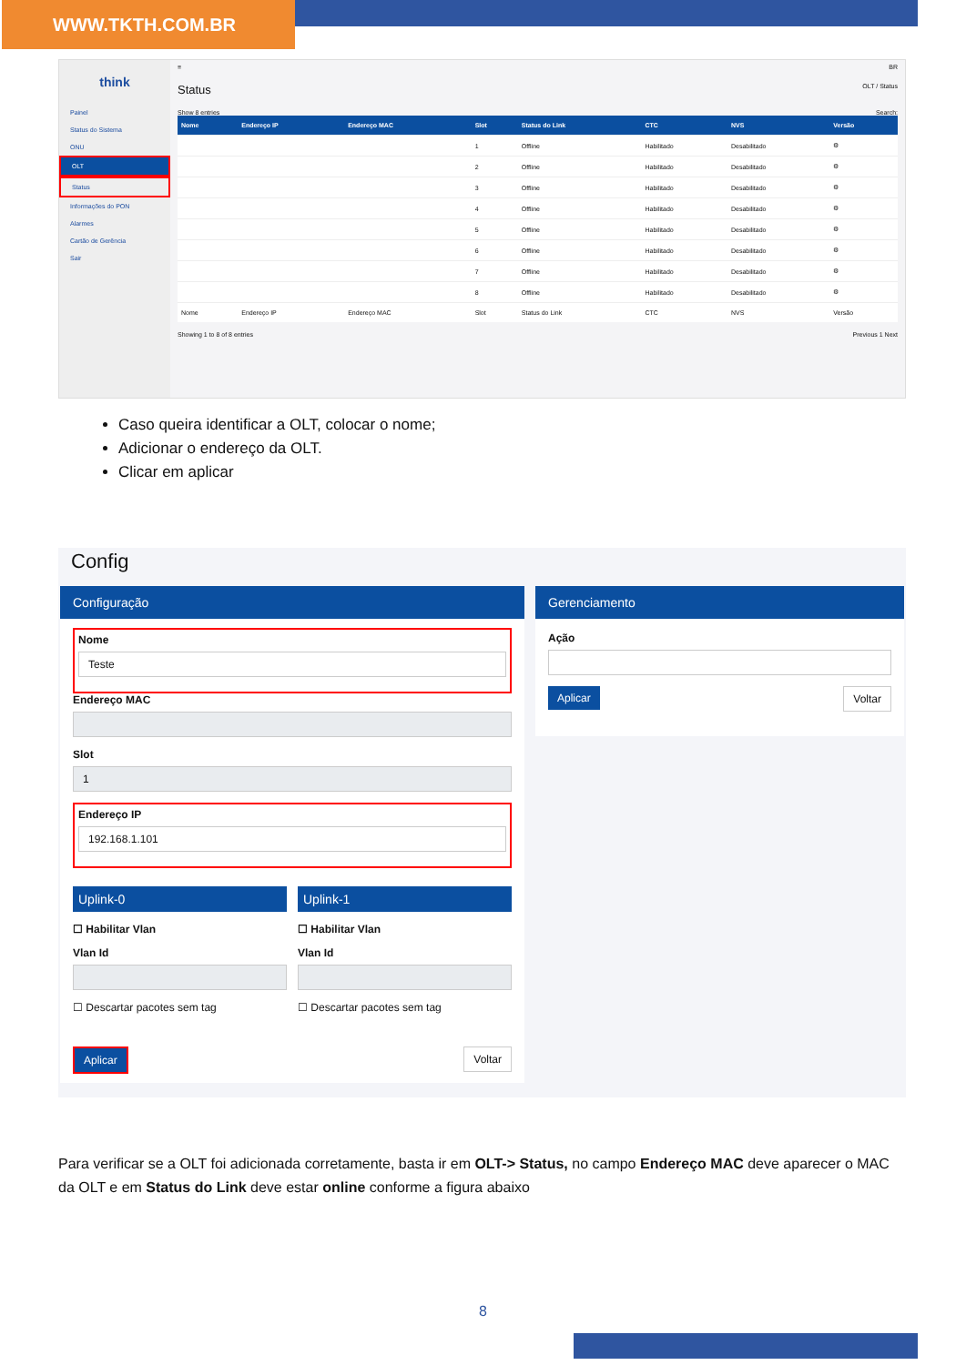WWW.TKTH.COM.BR
think
Painel
Status do Sistema
ONU
OLT
Status
Informações do PON
Alarmes
Cartão de Gerência
Sair
≡ BR
Status OLT / Status
Show 8 entries Search:
| Nome | Endereço IP | Endereço MAC | Slot | Status do Link | CTC | NVS | Versão |
| --- | --- | --- | --- | --- | --- | --- | --- |
| | | | 1 | Offline | Habilitado | Desabilitado | ⚙ |
| | | | 2 | Offline | Habilitado | Desabilitado | ⚙ |
| | | | 3 | Offline | Habilitado | Desabilitado | ⚙ |
| | | | 4 | Offline | Habilitado | Desabilitado | ⚙ |
| | | | 5 | Offline | Habilitado | Desabilitado | ⚙ |
| | | | 6 | Offline | Habilitado | Desabilitado | ⚙ |
| | | | 7 | Offline | Habilitado | Desabilitado | ⚙ |
| | | | 8 | Offline | Habilitado | Desabilitado | ⚙ |
| Nome | Endereço IP | Endereço MAC | Slot | Status do Link | CTC | NVS | Versão |
Showing 1 to 8 of 8 entries Previous 1 Next
Caso queira identificar a OLT, colocar o nome;
Adicionar o endereço da OLT.
Clicar em aplicar
Config
Configuração
Nome
Teste
Endereço MAC
Slot
1
Endereço IP
192.168.1.101
Uplink-0
☐ Habilitar Vlan
Vlan Id
☐ Descartar pacotes sem tag
Uplink-1
☐ Habilitar Vlan
Vlan Id
☐ Descartar pacotes sem tag
Aplicar Voltar
Gerenciamento
Ação
Aplicar Voltar
Para verificar se a OLT foi adicionada corretamente, basta ir em OLT-> Status, no campo Endereço MAC deve aparecer o MAC da OLT e em Status do Link deve estar online conforme a figura abaixo
8